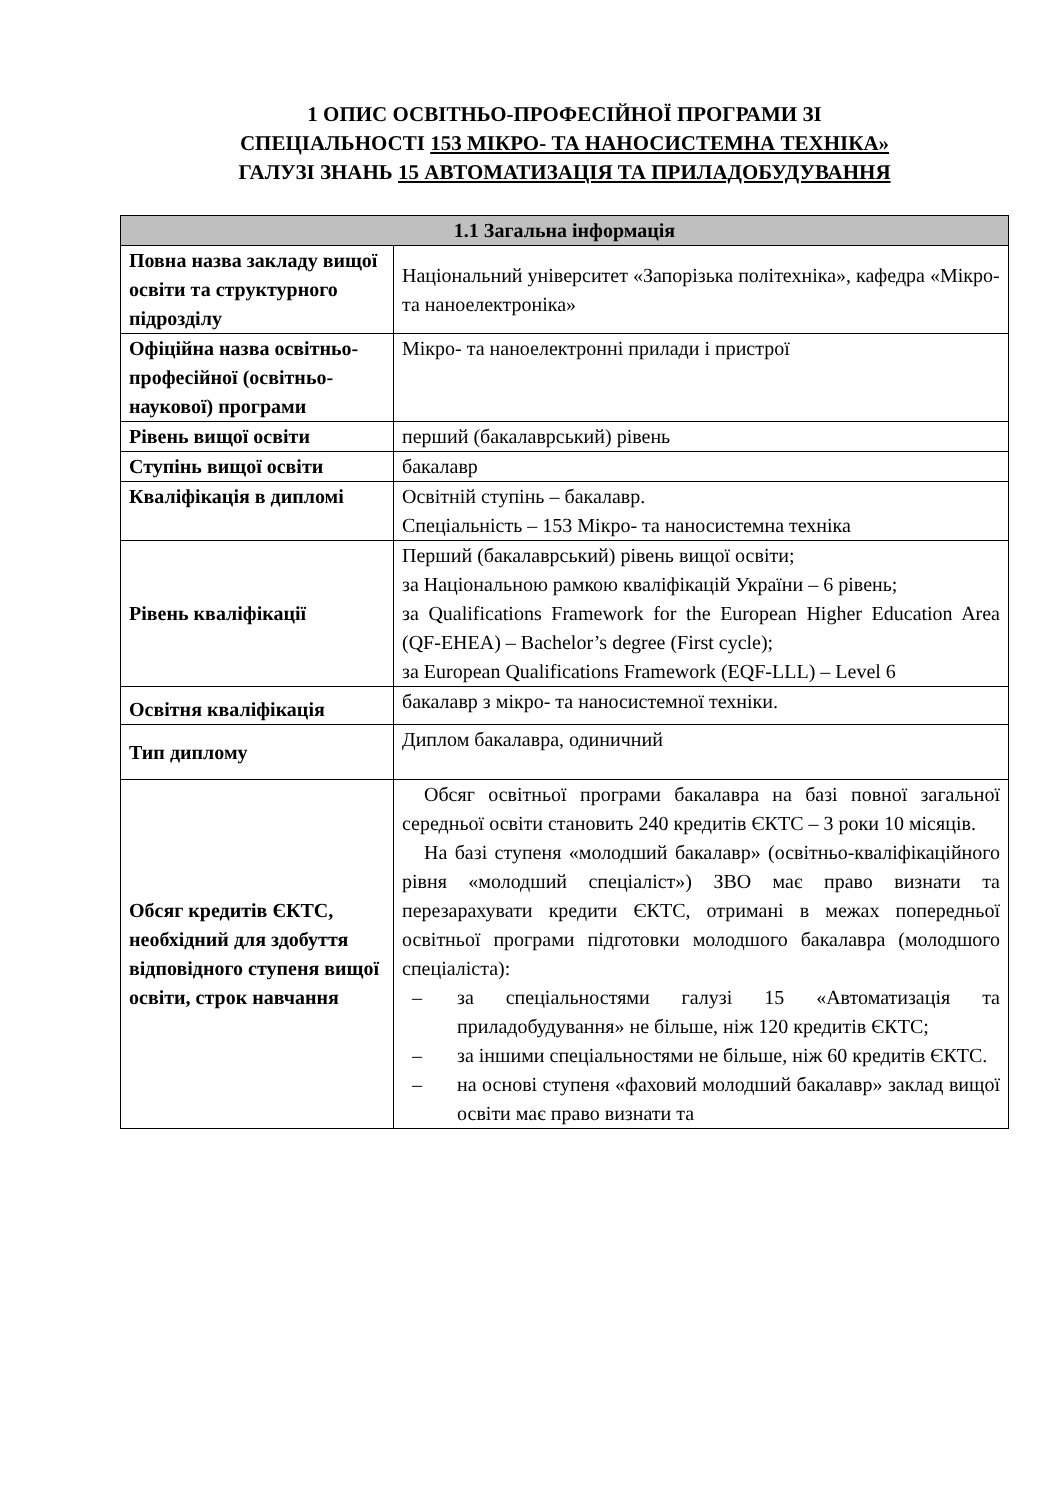1 ОПИС ОСВІТНЬО-ПРОФЕСІЙНОЇ ПРОГРАМИ ЗІ
СПЕЦІАЛЬНОСТІ 153 МІКРО- ТА НАНОСИСТЕМНА ТЕХНІКА»
ГАЛУЗІ ЗНАНЬ 15 АВТОМАТИЗАЦІЯ ТА ПРИЛАДОБУДУВАННЯ
| 1.1 Загальна інформація | |
| --- | --- |
| Повна назва закладу вищої освіти та структурного підрозділу | Національний університет «Запорізька політехніка», кафедра «Мікро- та наноелектроніка» |
| Офіційна назва освітньо-професійної (освітньо-наукової) програми | Мікро- та наноелектронні прилади і пристрої |
| Рівень вищої освіти | перший (бакалаврський) рівень |
| Ступінь вищої освіти | бакалавр |
| Кваліфікація в дипломі | Освітній ступінь – бакалавр. Спеціальність – 153 Мікро- та наносистемна техніка |
| Рівень кваліфікації | Перший (бакалаврський) рівень вищої освіти; за Національною рамкою кваліфікацій України – 6 рівень; за Qualifications Framework for the European Higher Education Area (QF-EHEA) – Bachelor’s degree (First cycle); за European Qualifications Framework (EQF-LLL) – Level 6 |
| Освітня кваліфікація | бакалавр з мікро- та наносистемної техніки. |
| Тип диплому | Диплом бакалавра, одиничний |
| Обсяг кредитів ЄКТС, необхідний для здобуття відповідного ступеня вищої освіти, строк навчання | Обсяг освітньої програми бакалавра на базі повної загальної середньої освіти становить 240 кредитів ЄКТС – 3 роки 10 місяців. На базі ступеня «молодший бакалавр» (освітньо-кваліфікаційного рівня «молодший спеціаліст») ЗВО має право визнати та перезарахувати кредити ЄКТС, отримані в межах попередньої освітньої програми підготовки молодшого бакалавра (молодшого спеціаліста): – за спеціальностями галузі 15 «Автоматизація та приладобудування» не більше, ніж 120 кредитів ЄКТС; – за іншими спеціальностями не більше, ніж 60 кредитів ЄКТС. – на основі ступеня «фаховий молодший бакалавр» заклад вищої освіти має право визнати та |